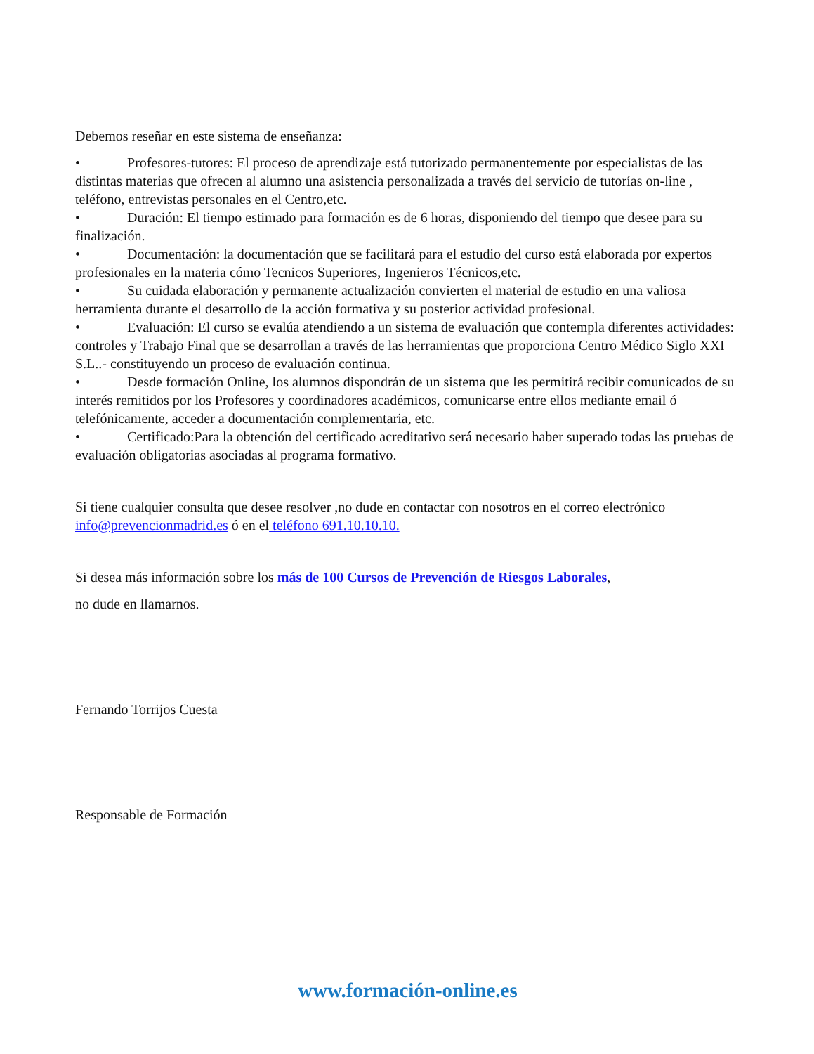Debemos reseñar en este sistema de enseñanza:
• Profesores-tutores: El proceso de aprendizaje está tutorizado permanentemente por especialistas de las distintas materias que ofrecen al alumno una asistencia personalizada a través del servicio de tutorías on-line , teléfono, entrevistas personales en el Centro,etc.
• Duración: El tiempo estimado para formación es de 6 horas, disponiendo del tiempo que desee para su finalización.
• Documentación: la documentación que se facilitará para el estudio del curso está elaborada por expertos profesionales en la materia cómo Tecnicos Superiores, Ingenieros Técnicos,etc.
• Su cuidada elaboración y permanente actualización convierten el material de estudio en una valiosa herramienta durante el desarrollo de la acción formativa y su posterior actividad profesional.
• Evaluación: El curso se evalúa atendiendo a un sistema de evaluación que contempla diferentes actividades: controles y Trabajo Final que se desarrollan a través de las herramientas que proporciona Centro Médico Siglo XXI S.L..- constituyendo un proceso de evaluación continua.
• Desde formación Online, los alumnos dispondrán de un sistema que les permitirá recibir comunicados de su interés remitidos por los Profesores y coordinadores académicos, comunicarse entre ellos mediante email ó telefónicamente, acceder a documentación complementaria, etc.
• Certificado:Para la obtención del certificado acreditativo será necesario haber superado todas las pruebas de evaluación obligatorias asociadas al programa formativo.
Si tiene cualquier consulta que desee resolver ,no dude en contactar con nosotros en el correo electrónico info@prevencionmadrid.es ó en el teléfono 691.10.10.10.
Si desea más información sobre los más de 100 Cursos de Prevención de Riesgos Laborales,
no dude en llamarnos.
Fernando Torrijos Cuesta
Responsable de Formación
www.formación-online.es